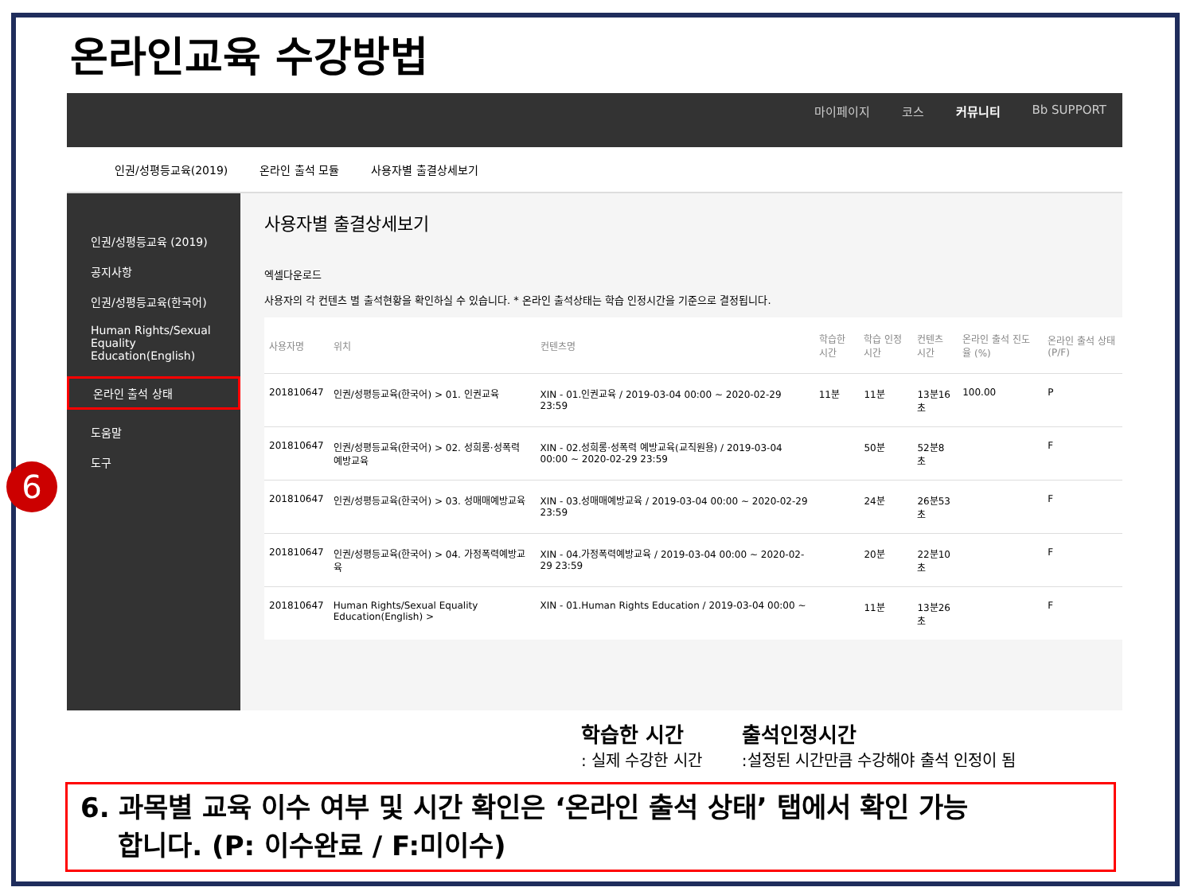온라인교육 수강방법
6
마이페이지 코스 커뮤니티 Bb SUPPORT
인권/성평등교육(2019) 온라인 출석 모듈 사용자별 출결상세보기
인권/성평등교육 (2019)
공지사항
인권/성평등교육(한국어)
Human Rights/Sexual Equality Education(English)
온라인 출석 상태
도움말
도구
사용자별 출결상세보기
엑셀다운로드
사용자의 각 컨텐츠 별 출석현황을 확인하실 수 있습니다. * 온라인 출석상태는 학습 인정시간을 기준으로 결정됩니다.
| 사용자명 | 위치 | 컨텐츠명 | 학습한 시간 | 학습 인정 시간 | 컨텐츠 시간 | 온라인 출석 진도율 (%) | 온라인 출석 상태 (P/F) |
| --- | --- | --- | --- | --- | --- | --- | --- |
| 201810647 | 인권/성평등교육(한국어) > 01. 인권교육 | XIN - 01.인권교육 / 2019-03-04 00:00 ~ 2020-02-29 23:59 | 11분 | 11분 | 13분16초 | 100.00 | P |
| 201810647 | 인권/성평등교육(한국어) > 02. 성희롱·성폭력 예방교육 | XIN - 02.성희롱·성폭력 예방교육(교직원용) / 2019-03-04 00:00 ~ 2020-02-29 23:59 | | 50분 | 52분8초 | | F |
| 201810647 | 인권/성평등교육(한국어) > 03. 성매매예방교육 | XIN - 03.성매매예방교육 / 2019-03-04 00:00 ~ 2020-02-29 23:59 | | 24분 | 26분53초 | | F |
| 201810647 | 인권/성평등교육(한국어) > 04. 가정폭력예방교육 | XIN - 04.가정폭력예방교육 / 2019-03-04 00:00 ~ 2020-02-29 23:59 | | 20분 | 22분10초 | | F |
| 201810647 | Human Rights/Sexual Equality Education(English) > | XIN - 01.Human Rights Education / 2019-03-04 00:00 ~ | | 11분 | 13분26초 | | F |
학습한 시간: 실제 수강한 시간
출석인정시간:설정된 시간만큼 수강해야 출석 인정이 됨
6. 과목별 교육 이수 여부 및 시간 확인은 ‘온라인 출석 상태’ 탭에서 확인 가능
합니다. (P: 이수완료 / F:미이수)